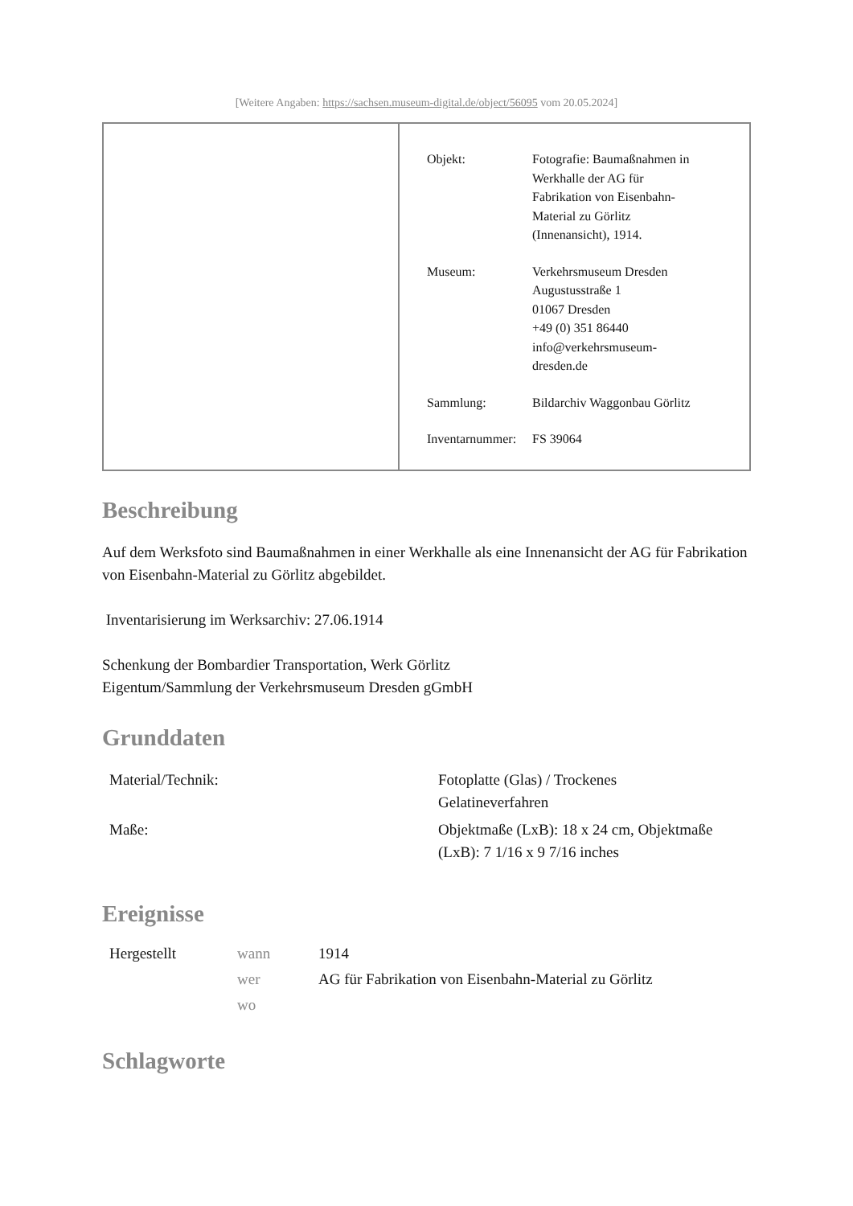[Weitere Angaben: https://sachsen.museum-digital.de/object/56095 vom 20.05.2024]
| Objekt: | Fotografie: Baumaßnahmen in Werkhalle der AG für Fabrikation von Eisenbahn- Material zu Görlitz (Innenansicht), 1914. |
| Museum: | Verkehrsmuseum Dresden Augustusstraße 1 01067 Dresden +49 (0) 351 86440 info@verkehrsmuseum- dresden.de |
| Sammlung: | Bildarchiv Waggonbau Görlitz |
| Inventarnummer: | FS 39064 |
Beschreibung
Auf dem Werksfoto sind Baumaßnahmen in einer Werkhalle als eine Innenansicht der AG für Fabrikation von Eisenbahn-Material zu Görlitz abgebildet.
Inventarisierung im Werksarchiv: 27.06.1914
Schenkung der Bombardier Transportation, Werk Görlitz
Eigentum/Sammlung der Verkehrsmuseum Dresden gGmbH
Grunddaten
| Material/Technik: | Fotoplatte (Glas) / Trockenes Gelatineverfahren |
| Maße: | Objektmaße (LxB): 18 x 24 cm, Objektmaße (LxB): 7 1/16 x 9 7/16 inches |
Ereignisse
| Hergestellt | wann | 1914 |
| | wer | AG für Fabrikation von Eisenbahn-Material zu Görlitz |
| | wo | |
Schlagworte